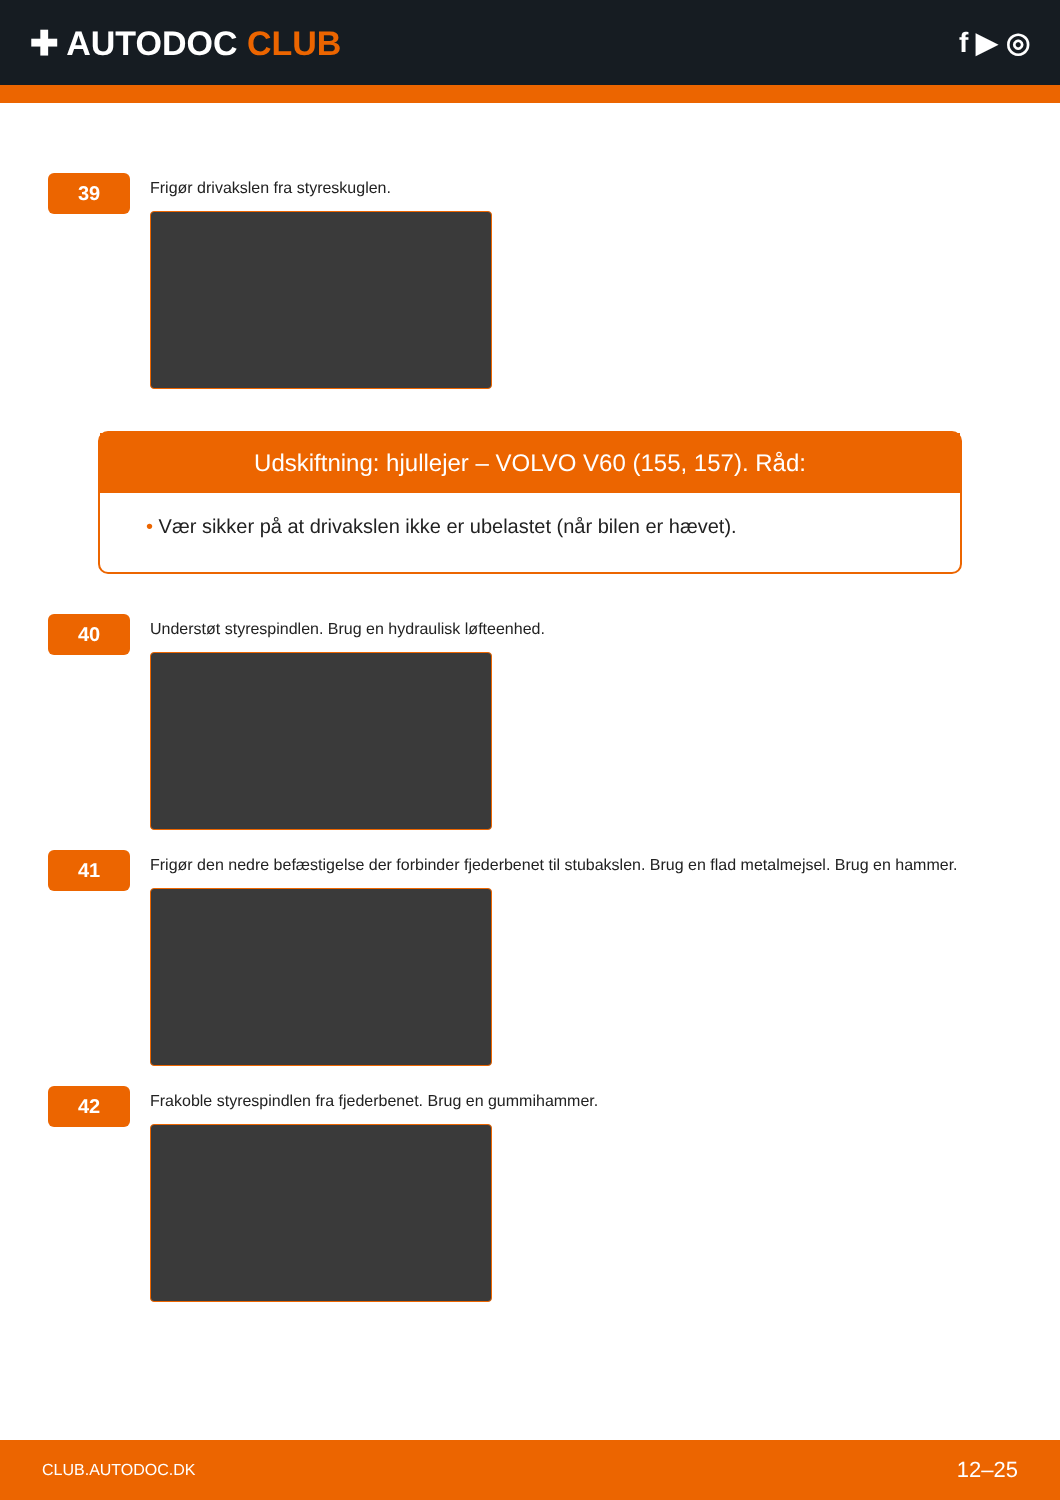✚ AUTODOC CLUB
f ▶ ◎
39
Frigør drivakslen fra styreskuglen.
Udskiftning: hjullejer – VOLVO V60 (155, 157). Råd:
• Vær sikker på at drivakslen ikke er ubelastet (når bilen er hævet).
40
Understøt styrespindlen. Brug en hydraulisk løfteenhed.
41
Frigør den nedre befæstigelse der forbinder fjederbenet til stubakslen. Brug en flad metalmejsel. Brug en hammer.
42
Frakoble styrespindlen fra fjederbenet. Brug en gummihammer.
CLUB.AUTODOC.DK 12–25